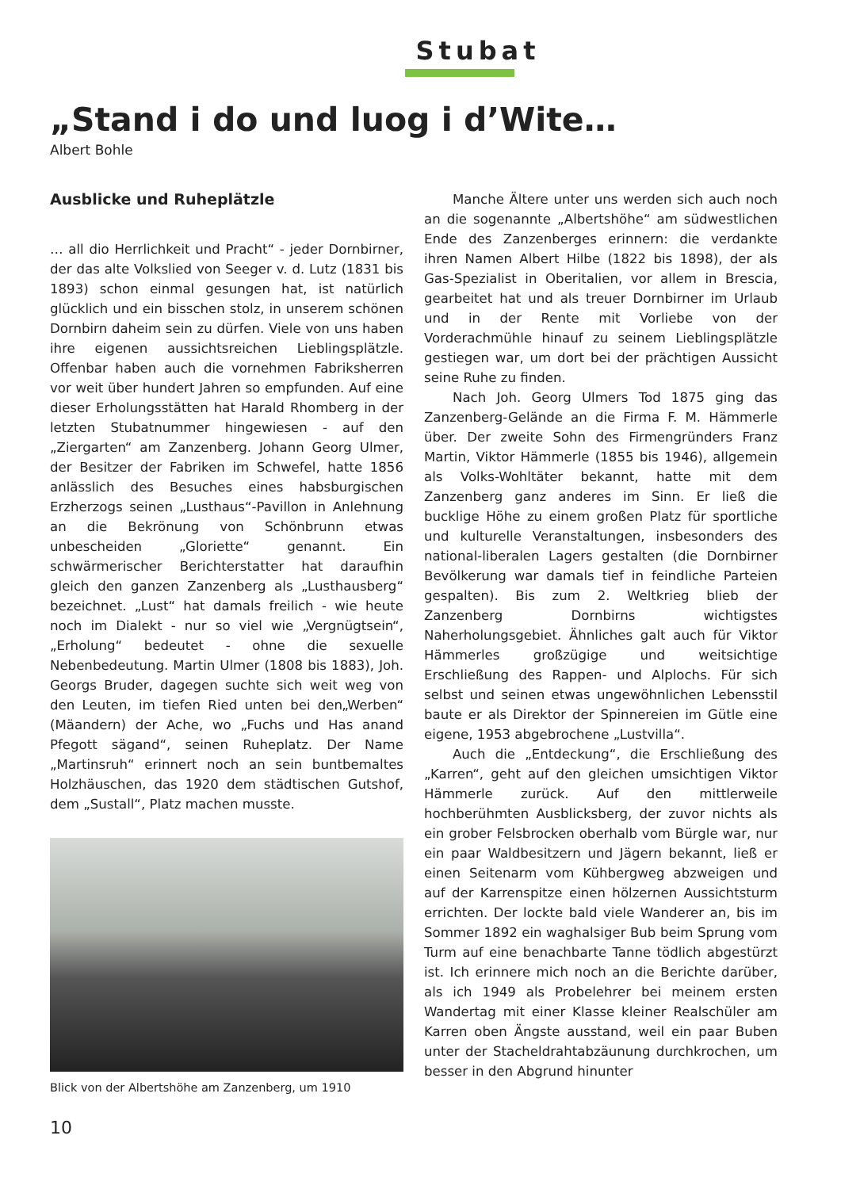Stubat
„Stand i do und luog i d’Wite…
Albert Bohle
Ausblicke und Ruheplätzle
… all dio Herrlichkeit und Pracht“ - jeder Dornbirner, der das alte Volkslied von Seeger v. d. Lutz (1831 bis 1893) schon einmal gesungen hat, ist natürlich glücklich und ein bisschen stolz, in unserem schönen Dornbirn daheim sein zu dürfen. Viele von uns haben ihre eigenen aussichtsreichen Lieblingsplätzle. Offenbar haben auch die vornehmen Fabriksherren vor weit über hundert Jahren so empfunden. Auf eine dieser Erholungsstätten hat Harald Rhomberg in der letzten Stubatnummer hingewiesen - auf den „Ziergarten“ am Zanzenberg. Johann Georg Ulmer, der Besitzer der Fabriken im Schwefel, hatte 1856 anlässlich des Besuches eines habsburgischen Erzherzogs seinen „Lusthaus“-Pavillon in Anlehnung an die Bekrönung von Schönbrunn etwas unbescheiden „Gloriette“ genannt. Ein schwärmerischer Berichterstatter hat daraufhin gleich den ganzen Zanzenberg als „Lusthausberg“ bezeichnet. „Lust“ hat damals freilich - wie heute noch im Dialekt - nur so viel wie „Vergnügtsein“, „Erholung“ bedeutet - ohne die sexuelle Nebenbedeutung. Martin Ulmer (1808 bis 1883), Joh. Georgs Bruder, dagegen suchte sich weit weg von den Leuten, im tiefen Ried unten bei den„Werben“ (Mäandern) der Ache, wo „Fuchs und Has anand Pfegott sägand“, seinen Ruheplatz. Der Name „Martinsruh“ erinnert noch an sein buntbemaltes Holzhäuschen, das 1920 dem städtischen Gutshof, dem „Sustall“, Platz machen musste.
Blick von der Albertshöhe am Zanzenberg, um 1910
Manche Ältere unter uns werden sich auch noch an die sogenannte „Albertshöhe“ am südwestlichen Ende des Zanzenberges erinnern: die verdankte ihren Namen Albert Hilbe (1822 bis 1898), der als Gas-Spezialist in Oberitalien, vor allem in Brescia, gearbeitet hat und als treuer Dornbirner im Urlaub und in der Rente mit Vorliebe von der Vorderachmühle hinauf zu seinem Lieblingsplätzle gestiegen war, um dort bei der prächtigen Aussicht seine Ruhe zu finden.
Nach Joh. Georg Ulmers Tod 1875 ging das Zanzenberg-Gelände an die Firma F. M. Hämmerle über. Der zweite Sohn des Firmengründers Franz Martin, Viktor Hämmerle (1855 bis 1946), allgemein als Volks-Wohltäter bekannt, hatte mit dem Zanzenberg ganz anderes im Sinn. Er ließ die bucklige Höhe zu einem großen Platz für sportliche und kulturelle Veranstaltungen, insbesonders des national-liberalen Lagers gestalten (die Dornbirner Bevölkerung war damals tief in feindliche Parteien gespalten). Bis zum 2. Weltkrieg blieb der Zanzenberg Dornbirns wichtigstes Naherholungsgebiet. Ähnliches galt auch für Viktor Hämmerles großzügige und weitsichtige Erschließung des Rappen- und Alplochs. Für sich selbst und seinen etwas ungewöhnlichen Lebensstil baute er als Direktor der Spinnereien im Gütle eine eigene, 1953 abgebrochene „Lustvilla“.
Auch die „Entdeckung“, die Erschließung des „Karren“, geht auf den gleichen umsichtigen Viktor Hämmerle zurück. Auf den mittlerweile hochberühmten Ausblicksberg, der zuvor nichts als ein grober Felsbrocken oberhalb vom Bürgle war, nur ein paar Waldbesitzern und Jägern bekannt, ließ er einen Seitenarm vom Kühbergweg abzweigen und auf der Karrenspitze einen hölzernen Aussichtsturm errichten. Der lockte bald viele Wanderer an, bis im Sommer 1892 ein waghalsiger Bub beim Sprung vom Turm auf eine benachbarte Tanne tödlich abgestürzt ist. Ich erinnere mich noch an die Berichte darüber, als ich 1949 als Probelehrer bei meinem ersten Wandertag mit einer Klasse kleiner Realschüler am Karren oben Ängste ausstand, weil ein paar Buben unter der Stacheldrahtabzäunung durchkrochen, um besser in den Abgrund hinunter
10